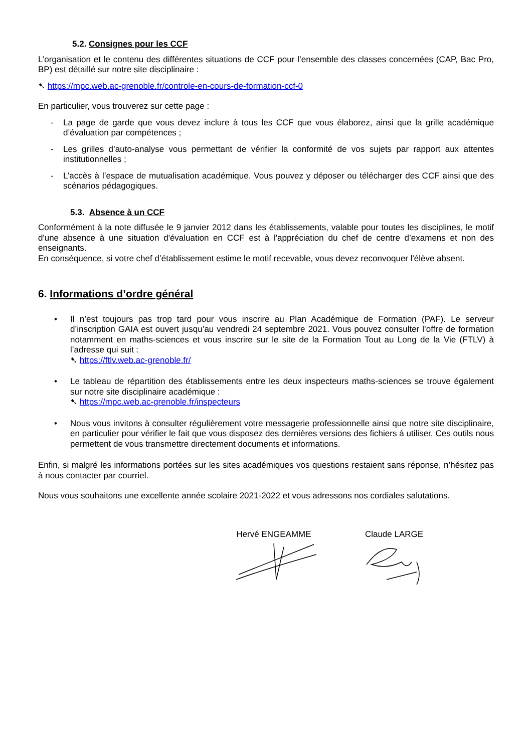5.2. Consignes pour les CCF
L’organisation et le contenu des différentes situations de CCF pour l’ensemble des classes concernées (CAP, Bac Pro, BP) est détaillé sur notre site disciplinaire :
➷ https://mpc.web.ac-grenoble.fr/controle-en-cours-de-formation-ccf-0
En particulier, vous trouverez sur cette page :
- La page de garde que vous devez inclure à tous les CCF que vous élaborez, ainsi que la grille académique d’évaluation par compétences ;
- Les grilles d’auto-analyse vous permettant de vérifier la conformité de vos sujets par rapport aux attentes institutionnelles ;
- L’accès à l’espace de mutualisation académique. Vous pouvez y déposer ou télécharger des CCF ainsi que des scénarios pédagogiques.
5.3. Absence à un CCF
Conformément à la note diffusée le 9 janvier 2012 dans les établissements, valable pour toutes les disciplines, le motif d'une absence à une situation d'évaluation en CCF est à l'appréciation du chef de centre d’examens et non des enseignants.
En conséquence, si votre chef d’établissement estime le motif recevable, vous devez reconvoquer l'élève absent.
6. Informations d’ordre général
• Il n’est toujours pas trop tard pour vous inscrire au Plan Académique de Formation (PAF). Le serveur d’inscription GAIA est ouvert jusqu’au vendredi 24 septembre 2021. Vous pouvez consulter l’offre de formation notamment en maths-sciences et vous inscrire sur le site de la Formation Tout au Long de la Vie (FTLV) à l’adresse qui suit :
➷ https://ftlv.web.ac-grenoble.fr/
• Le tableau de répartition des établissements entre les deux inspecteurs maths-sciences se trouve également sur notre site disciplinaire académique :
➷ https://mpc.web.ac-grenoble.fr/inspecteurs
• Nous vous invitons à consulter régulièrement votre messagerie professionnelle ainsi que notre site disciplinaire, en particulier pour vérifier le fait que vous disposez des dernières versions des fichiers à utiliser. Ces outils nous permettent de vous transmettre directement documents et informations.
Enfin, si malgré les informations portées sur les sites académiques vos questions restaient sans réponse, n’hésitez pas à nous contacter par courriel.
Nous vous souhaitons une excellente année scolaire 2021-2022 et vous adressons nos cordiales salutations.
Hervé ENGEAMME Claude LARGE